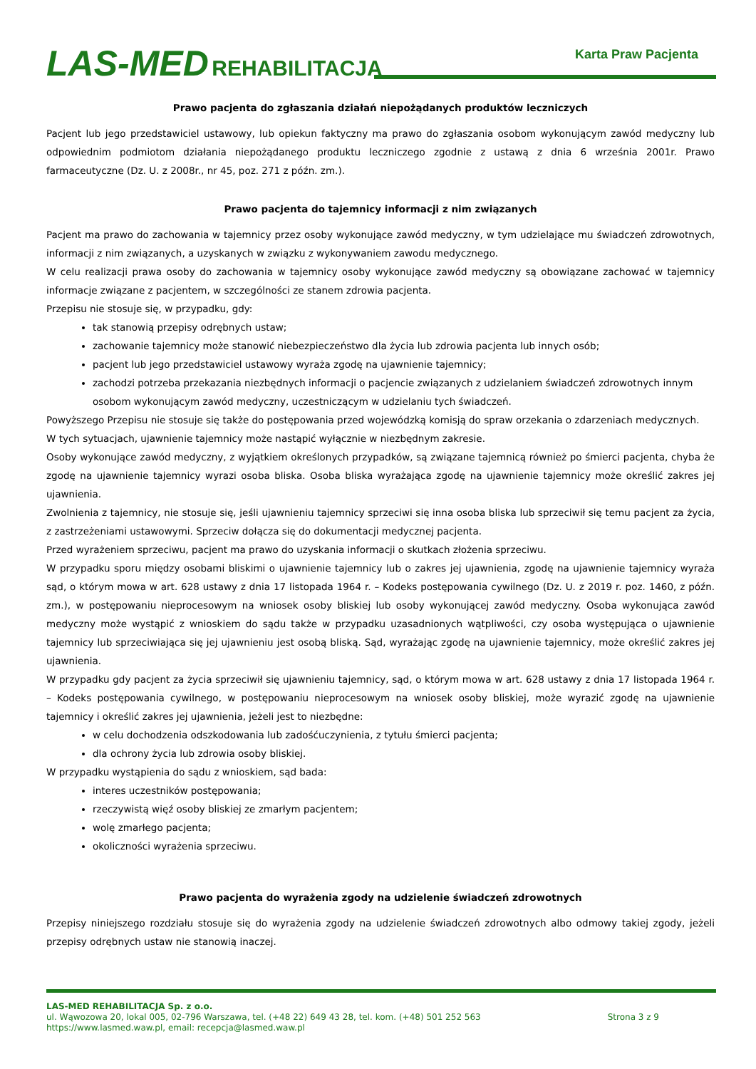LAS-MED REHABILITACJA
Karta Praw Pacjenta
Prawo pacjenta do zgłaszania działań niepożądanych produktów leczniczych
Pacjent lub jego przedstawiciel ustawowy, lub opiekun faktyczny ma prawo do zgłaszania osobom wykonującym zawód medyczny lub odpowiednim podmiotom działania niepożądanego produktu leczniczego zgodnie z ustawą z dnia 6 września 2001r. Prawo farmaceutyczne (Dz. U. z 2008r., nr 45, poz. 271 z późn. zm.).
Prawo pacjenta do tajemnicy informacji z nim związanych
Pacjent ma prawo do zachowania w tajemnicy przez osoby wykonujące zawód medyczny, w tym udzielające mu świadczeń zdrowotnych, informacji z nim związanych, a uzyskanych w związku z wykonywaniem zawodu medycznego.
W celu realizacji prawa osoby do zachowania w tajemnicy osoby wykonujące zawód medyczny są obowiązane zachować w tajemnicy informacje związane z pacjentem, w szczególności ze stanem zdrowia pacjenta.
Przepisu nie stosuje się, w przypadku, gdy:
tak stanowią przepisy odrębnych ustaw;
zachowanie tajemnicy może stanowić niebezpieczeństwo dla życia lub zdrowia pacjenta lub innych osób;
pacjent lub jego przedstawiciel ustawowy wyraża zgodę na ujawnienie tajemnicy;
zachodzi potrzeba przekazania niezbędnych informacji o pacjencie związanych z udzielaniem świadczeń zdrowotnych innym osobom wykonującym zawód medyczny, uczestniczącym w udzielaniu tych świadczeń.
Powyższego Przepisu nie stosuje się także do postępowania przed wojewódzką komisją do spraw orzekania o zdarzeniach medycznych.
W tych sytuacjach, ujawnienie tajemnicy może nastąpić wyłącznie w niezbędnym zakresie.
Osoby wykonujące zawód medyczny, z wyjątkiem określonych przypadków, są związane tajemnicą również po śmierci pacjenta, chyba że zgodę na ujawnienie tajemnicy wyrazi osoba bliska. Osoba bliska wyrażająca zgodę na ujawnienie tajemnicy może określić zakres jej ujawnienia.
Zwolnienia z tajemnicy, nie stosuje się, jeśli ujawnieniu tajemnicy sprzeciwi się inna osoba bliska lub sprzeciwił się temu pacjent za życia, z zastrzeżeniami ustawowymi. Sprzeciw dołącza się do dokumentacji medycznej pacjenta.
Przed wyrażeniem sprzeciwu, pacjent ma prawo do uzyskania informacji o skutkach złożenia sprzeciwu.
W przypadku sporu między osobami bliskimi o ujawnienie tajemnicy lub o zakres jej ujawnienia, zgodę na ujawnienie tajemnicy wyraża sąd, o którym mowa w art. 628 ustawy z dnia 17 listopada 1964 r. – Kodeks postępowania cywilnego (Dz. U. z 2019 r. poz. 1460, z późn. zm.), w postępowaniu nieprocesowym na wniosek osoby bliskiej lub osoby wykonującej zawód medyczny. Osoba wykonująca zawód medyczny może wystąpić z wnioskiem do sądu także w przypadku uzasadnionych wątpliwości, czy osoba występująca o ujawnienie tajemnicy lub sprzeciwiająca się jej ujawnieniu jest osobą bliską. Sąd, wyrażając zgodę na ujawnienie tajemnicy, może określić zakres jej ujawnienia.
W przypadku gdy pacjent za życia sprzeciwił się ujawnieniu tajemnicy, sąd, o którym mowa w art. 628 ustawy z dnia 17 listopada 1964 r. – Kodeks postępowania cywilnego, w postępowaniu nieprocesowym na wniosek osoby bliskiej, może wyrazić zgodę na ujawnienie tajemnicy i określić zakres jej ujawnienia, jeżeli jest to niezbędne:
w celu dochodzenia odszkodowania lub zadośćuczynienia, z tytułu śmierci pacjenta;
dla ochrony życia lub zdrowia osoby bliskiej.
W przypadku wystąpienia do sądu z wnioskiem, sąd bada:
interes uczestników postępowania;
rzeczywistą więź osoby bliskiej ze zmarłym pacjentem;
wolę zmarłego pacjenta;
okoliczności wyrażenia sprzeciwu.
Prawo pacjenta do wyrażenia zgody na udzielenie świadczeń zdrowotnych
Przepisy niniejszego rozdziału stosuje się do wyrażenia zgody na udzielenie świadczeń zdrowotnych albo odmowy takiej zgody, jeżeli przepisy odrębnych ustaw nie stanowią inaczej.
LAS-MED REHABILITACJA Sp. z o.o.
ul. Wąwozowa 20, lokal 005, 02-796 Warszawa, tel. (+48 22) 649 43 28, tel. kom. (+48) 501 252 563 Strona 3 z 9
https://www.lasmed.waw.pl, email: recepcja@lasmed.waw.pl